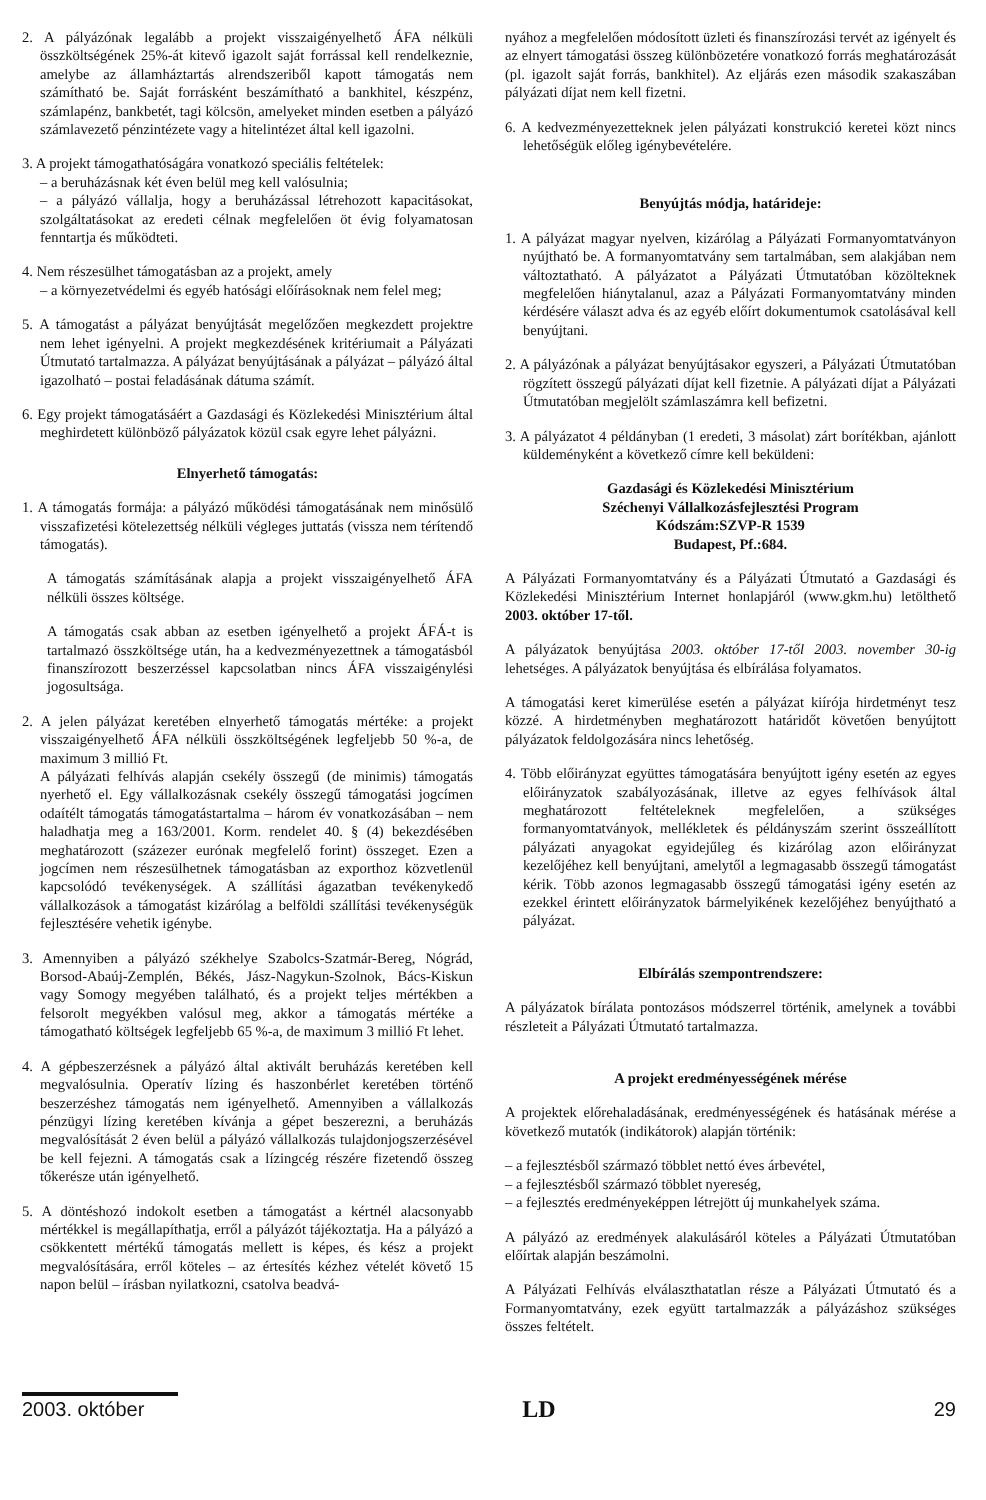2. A pályázónak legalább a projekt visszaigényelhető ÁFA nélküli összköltségének 25%-át kitevő igazolt saját forrással kell rendelkeznie, amelybe az államháztartás alrendszeriből kapott támogatás nem számítható be. Saját forrásként beszámítható a bankhitel, készpénz, számlapénz, bankbetét, tagi kölcsön, amelyeket minden esetben a pályázó számlavezető pénzintézete vagy a hitelintézet által kell igazolni.
3. A projekt támogathatóságára vonatkozó speciális feltételek:
– a beruházásnak két éven belül meg kell valósulnia;
– a pályázó vállalja, hogy a beruházással létrehozott kapacitásokat, szolgáltatásokat az eredeti célnak megfelelően öt évig folyamatosan fenntartja és működteti.
4. Nem részesülhet támogatásban az a projekt, amely
– a környezetvédelmi és egyéb hatósági előírásoknak nem felel meg;
5. A támogatást a pályázat benyújtását megelőzően megkezdett projektre nem lehet igényelni. A projekt megkezdésének kritériumait a Pályázati Útmutató tartalmazza. A pályázat benyújtásának a pályázat – pályázó által igazolható – postai feladásának dátuma számít.
6. Egy projekt támogatásáért a Gazdasági és Közlekedési Minisztérium által meghirdetett különböző pályázatok közül csak egyre lehet pályázni.
Elnyerhető támogatás:
1. A támogatás formája: a pályázó működési támogatásának nem minősülő visszafizetési kötelezettség nélküli végleges juttatás (vissza nem térítendő támogatás).
A támogatás számításának alapja a projekt visszaigényelhető ÁFA nélküli összes költsége.
A támogatás csak abban az esetben igényelhető a projekt ÁFÁ-t is tartalmazó összköltsége után, ha a kedvezményezettnek a támogatásból finanszírozott beszerzéssel kapcsolatban nincs ÁFA visszaigénylési jogosultsága.
2. A jelen pályázat keretében elnyerhető támogatás mértéke: a projekt visszaigényelhető ÁFA nélküli összköltségének legfeljebb 50 %-a, de maximum 3 millió Ft.
A pályázati felhívás alapján csekély összegű (de minimis) támogatás nyerhető el. Egy vállalkozásnak csekély összegű támogatási jogcímen odaítélt támogatás támogatástartalma – három év vonatkozásában – nem haladhatja meg a 163/2001. Korm. rendelet 40. § (4) bekezdésében meghatározott (százezer eurónak megfelelő forint) összeget. Ezen a jogcímen nem részesülhetnek támogatásban az exporthoz közvetlenül kapcsolódó tevékenységek. A szállítási ágazatban tevékenykedő vállalkozások a támogatást kizárólag a belföldi szállítási tevékenységük fejlesztésére vehetik igénybe.
3. Amennyiben a pályázó székhelye Szabolcs-Szatmár-Bereg, Nógrád, Borsod-Abaúj-Zemplén, Békés, Jász-Nagykun-Szolnok, Bács-Kiskun vagy Somogy megyében található, és a projekt teljes mértékben a felsorolt megyékben valósul meg, akkor a támogatás mértéke a támogatható költségek legfeljebb 65 %-a, de maximum 3 millió Ft lehet.
4. A gépbeszerzésnek a pályázó által aktivált beruházás keretében kell megvalósulnia. Operatív lízing és haszonbérlet keretében történő beszerzéshez támogatás nem igényelhető. Amennyiben a vállalkozás pénzügyi lízing keretében kívánja a gépet beszerezni, a beruházás megvalósítását 2 éven belül a pályázó vállalkozás tulajdonjogszerzésével be kell fejezni. A támogatás csak a lízingcég részére fizetendő összeg tőkerésze után igényelhető.
5. A döntéshozó indokolt esetben a támogatást a kértnél alacsonyabb mértékkel is megállapíthatja, erről a pályázót tájékoztatja. Ha a pályázó a csökkentett mértékű támogatás mellett is képes, és kész a projekt megvalósítására, erről köteles – az értesítés kézhez vételét követő 15 napon belül – írásban nyilatkozni, csatolva beadvá-
nyához a megfelelően módosított üzleti és finanszírozási tervét az igényelt és az elnyert támogatási összeg különbözetére vonatkozó forrás meghatározását (pl. igazolt saját forrás, bankhitel). Az eljárás ezen második szakaszában pályázati díjat nem kell fizetni.
6. A kedvezményezetteknek jelen pályázati konstrukció keretei közt nincs lehetőségük előleg igénybevételére.
Benyújtás módja, határideje:
1. A pályázat magyar nyelven, kizárólag a Pályázati Formanyomtatványon nyújtható be. A formanyomtatvány sem tartalmában, sem alakjában nem változtatható. A pályázatot a Pályázati Útmutatóban közölteknek megfelelően hiánytalanul, azaz a Pályázati Formanyomtatvány minden kérdésére választ adva és az egyéb előírt dokumentumok csatolásával kell benyújtani.
2. A pályázónak a pályázat benyújtásakor egyszeri, a Pályázati Útmutatóban rögzített összegű pályázati díjat kell fizetnie. A pályázati díjat a Pályázati Útmutatóban megjelölt számlaszámra kell befizetni.
3. A pályázatot 4 példányban (1 eredeti, 3 másolat) zárt borítékban, ajánlott küldeményként a következő címre kell beküldeni:
Gazdasági és Közlekedési Minisztérium
Széchenyi Vállalkozásfejlesztési Program
Kódszám:SZVP-R 1539
Budapest, Pf.:684.
A Pályázati Formanyomtatvány és a Pályázati Útmutató a Gazdasági és Közlekedési Minisztérium Internet honlapjáról (www.gkm.hu) letölthető 2003. október 17-től.
A pályázatok benyújtása 2003. október 17-től 2003. november 30-ig lehetséges. A pályázatok benyújtása és elbírálása folyamatos.
A támogatási keret kimerülése esetén a pályázat kiírója hirdetményt tesz közzé. A hirdetményben meghatározott határidőt követően benyújtott pályázatok feldolgozására nincs lehetőség.
4. Több előirányzat együttes támogatására benyújtott igény esetén az egyes előirányzatok szabályozásának, illetve az egyes felhívások által meghatározott feltételeknek megfelelően, a szükséges formanyomtatványok, mellékletek és példányszám szerint összeállított pályázati anyagokat egyidejűleg és kizárólag azon előirányzat kezelőjéhez kell benyújtani, amelytől a legmagasabb összegű támogatást kérik. Több azonos legmagasabb összegű támogatási igény esetén az ezekkel érintett előirányzatok bármelyikének kezelőjéhez benyújtható a pályázat.
Elbírálás szempontrendszere:
A pályázatok bírálata pontozásos módszerrel történik, amelynek a további részleteit a Pályázati Útmutató tartalmazza.
A projekt eredményességének mérése
A projektek előrehaladásának, eredményességének és hatásának mérése a következő mutatók (indikátorok) alapján történik:
– a fejlesztésből származó többlet nettó éves árbevétel,
– a fejlesztésből származó többlet nyereség,
– a fejlesztés eredményeképpen létrejött új munkahelyek száma.
A pályázó az eredmények alakulásáról köteles a Pályázati Útmutatóban előírtak alapján beszámolni.
A Pályázati Felhívás elválaszthatatlan része a Pályázati Útmutató és a Formanyomtatvány, ezek együtt tartalmazzák a pályázáshoz szükséges összes feltételt.
2003. október LD 29